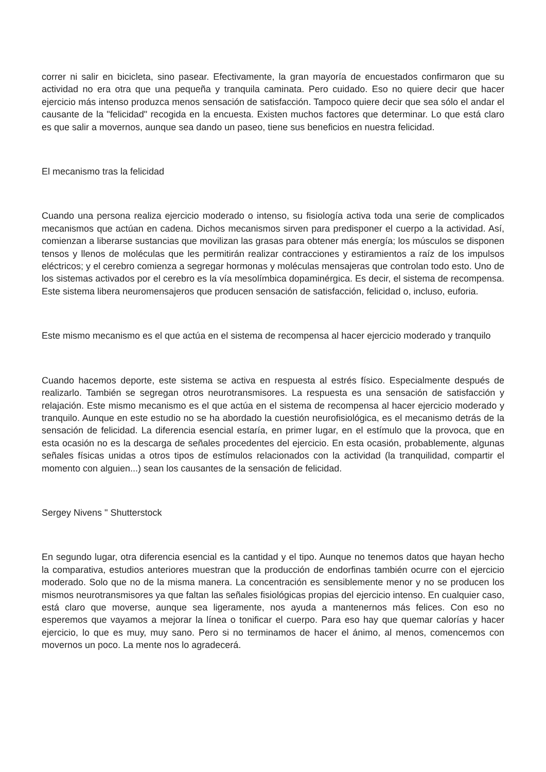correr ni salir en bicicleta, sino pasear. Efectivamente, la gran mayoría de encuestados confirmaron que su actividad no era otra que una pequeña y tranquila caminata. Pero cuidado. Eso no quiere decir que hacer ejercicio más intenso produzca menos sensación de satisfacción. Tampoco quiere decir que sea sólo el andar el causante de la "felicidad" recogida en la encuesta. Existen muchos factores que determinar. Lo que está claro es que salir a movernos, aunque sea dando un paseo, tiene sus beneficios en nuestra felicidad.
El mecanismo tras la felicidad
Cuando una persona realiza ejercicio moderado o intenso, su fisiología activa toda una serie de complicados mecanismos que actúan en cadena. Dichos mecanismos sirven para predisponer el cuerpo a la actividad. Así, comienzan a liberarse sustancias que movilizan las grasas para obtener más energía; los músculos se disponen tensos y llenos de moléculas que les permitirán realizar contracciones y estiramientos a raíz de los impulsos eléctricos; y el cerebro comienza a segregar hormonas y moléculas mensajeras que controlan todo esto. Uno de los sistemas activados por el cerebro es la vía mesolímbica dopaminérgica. Es decir, el sistema de recompensa. Este sistema libera neuromensajeros que producen sensación de satisfacción, felicidad o, incluso, euforia.
Este mismo mecanismo es el que actúa en el sistema de recompensa al hacer ejercicio moderado y tranquilo
Cuando hacemos deporte, este sistema se activa en respuesta al estrés físico. Especialmente después de realizarlo. También se segregan otros neurotransmisores. La respuesta es una sensación de satisfacción y relajación. Este mismo mecanismo es el que actúa en el sistema de recompensa al hacer ejercicio moderado y tranquilo. Aunque en este estudio no se ha abordado la cuestión neurofisiológica, es el mecanismo detrás de la sensación de felicidad. La diferencia esencial estaría, en primer lugar, en el estímulo que la provoca, que en esta ocasión no es la descarga de señales procedentes del ejercicio. En esta ocasión, probablemente, algunas señales físicas unidas a otros tipos de estímulos relacionados con la actividad (la tranquilidad, compartir el momento con alguien...) sean los causantes de la sensación de felicidad.
Sergey Nivens " Shutterstock
En segundo lugar, otra diferencia esencial es la cantidad y el tipo. Aunque no tenemos datos que hayan hecho la comparativa, estudios anteriores muestran que la producción de endorfinas también ocurre con el ejercicio moderado. Solo que no de la misma manera. La concentración es sensiblemente menor y no se producen los mismos neurotransmisores ya que faltan las señales fisiológicas propias del ejercicio intenso. En cualquier caso, está claro que moverse, aunque sea ligeramente, nos ayuda a mantenernos más felices. Con eso no esperemos que vayamos a mejorar la línea o tonificar el cuerpo. Para eso hay que quemar calorías y hacer ejercicio, lo que es muy, muy sano. Pero si no terminamos de hacer el ánimo, al menos, comencemos con movernos un poco. La mente nos lo agradecerá.